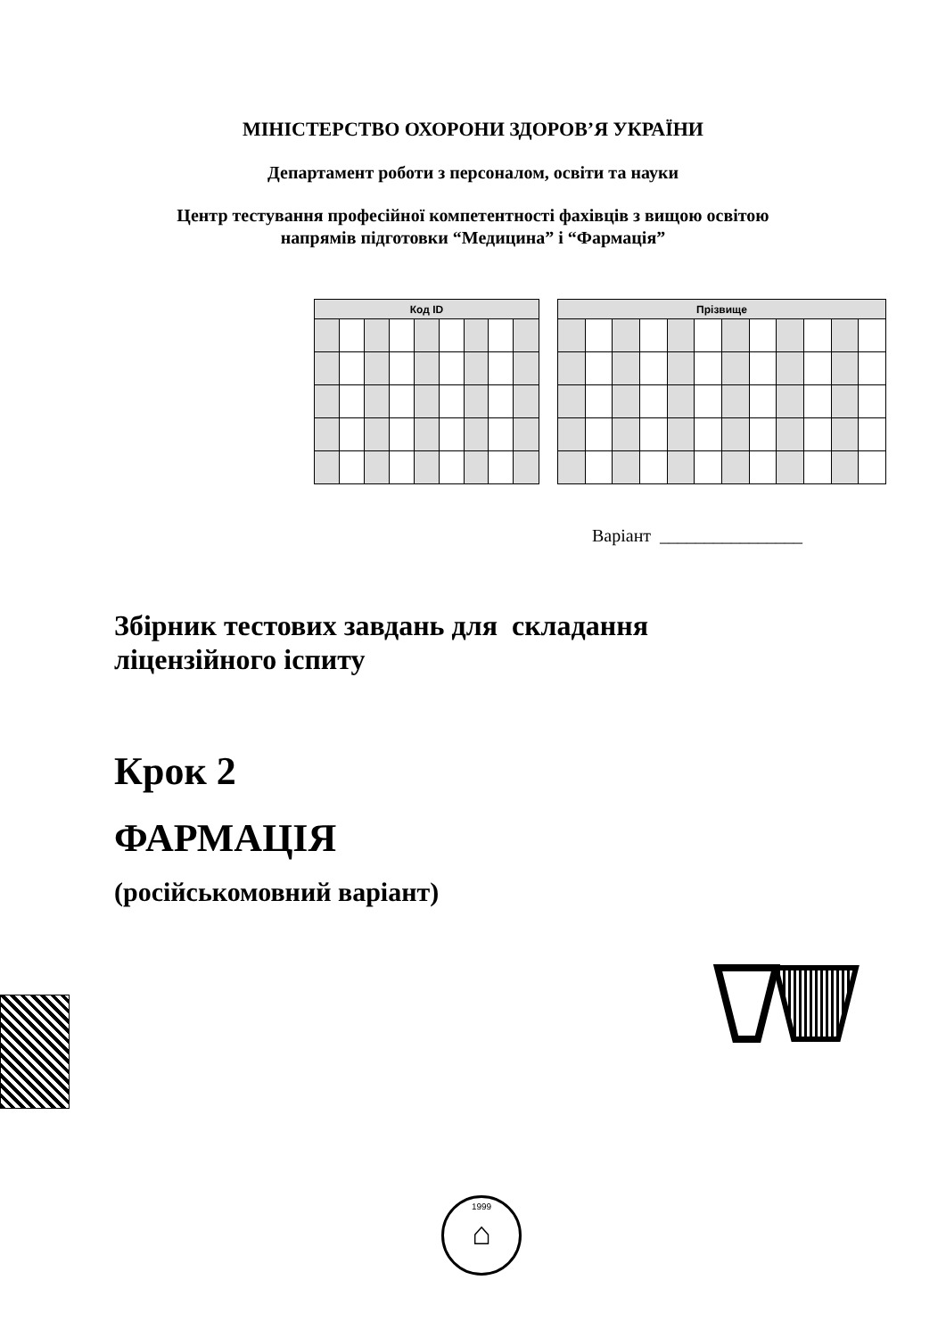МІНІСТЕРСТВО ОХОРОНИ ЗДОРОВ’Я УКРАЇНИ
Департамент роботи з персоналом, освіти та науки
Центр тестування професійної компетентності фахівців з вищою освітою
напрямів підготовки “Медицина” і “Фармація”
| Код ID | | | | | | | | |
| --- | --- | --- | --- | --- | --- | --- | --- | --- |
| Прізвище | | | | | | | | | | | |
| --- | --- | --- | --- | --- | --- | --- | --- | --- | --- | --- | --- |
Варіант ________________
Збірник тестових завдань для складання
ліцензійного іспиту
Крок 2
ФАРМАЦІЯ
(російськомовний варіант)
1999
⌂